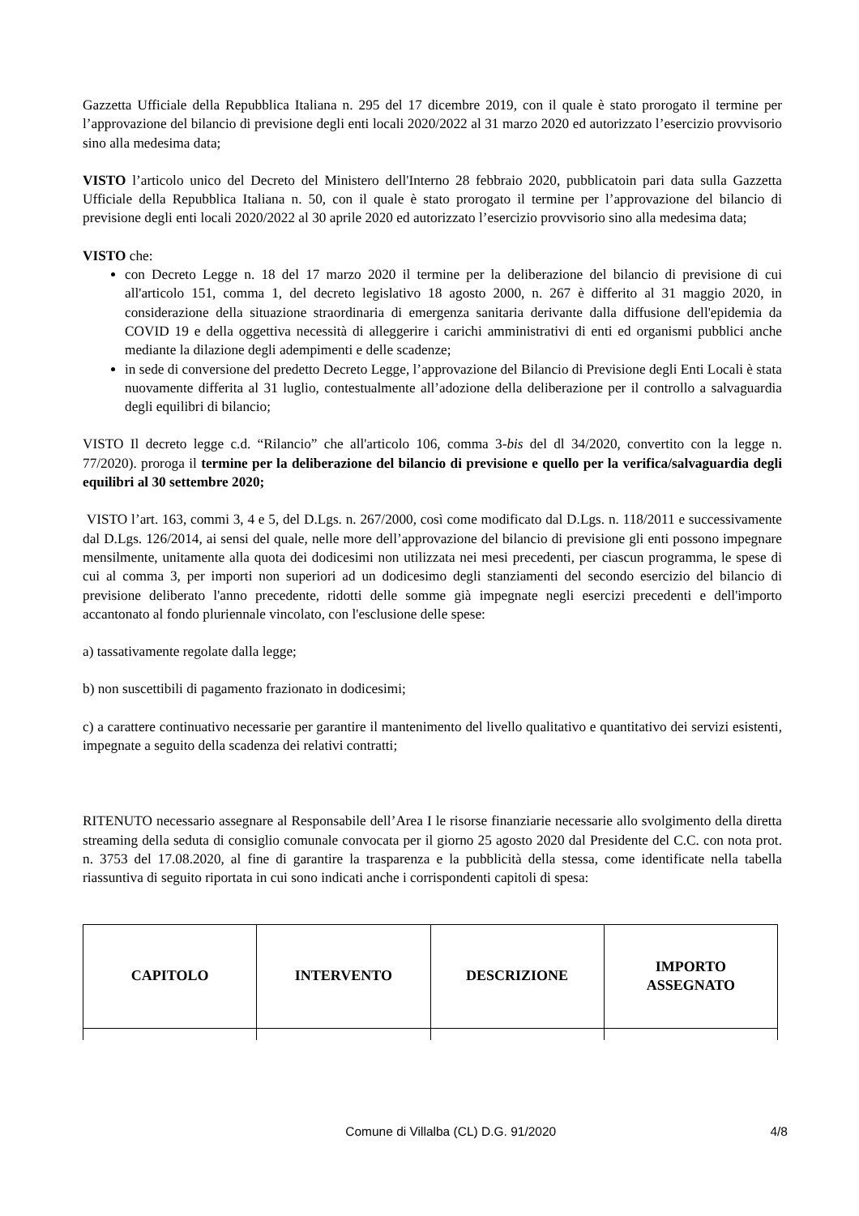Gazzetta Ufficiale della Repubblica Italiana n. 295 del 17 dicembre 2019, con il quale è stato prorogato il termine per l’approvazione del bilancio di previsione degli enti locali 2020/2022 al 31 marzo 2020 ed autorizzato l’esercizio provvisorio sino alla medesima data;
VISTO l’articolo unico del Decreto del Ministero dell'Interno 28 febbraio 2020, pubblicatoin pari data sulla Gazzetta Ufficiale della Repubblica Italiana n. 50, con il quale è stato prorogato il termine per l’approvazione del bilancio di previsione degli enti locali 2020/2022 al 30 aprile 2020 ed autorizzato l’esercizio provvisorio sino alla medesima data;
VISTO che:
con Decreto Legge n. 18 del 17 marzo 2020 il termine per la deliberazione del bilancio di previsione di cui all'articolo 151, comma 1, del decreto legislativo 18 agosto 2000, n. 267 è differito al 31 maggio 2020, in considerazione della situazione straordinaria di emergenza sanitaria derivante dalla diffusione dell'epidemia da COVID 19 e della oggettiva necessità di alleggerire i carichi amministrativi di enti ed organismi pubblici anche mediante la dilazione degli adempimenti e delle scadenze;
in sede di conversione del predetto Decreto Legge, l’approvazione del Bilancio di Previsione degli Enti Locali è stata nuovamente differita al 31 luglio, contestualmente all’adozione della deliberazione per il controllo a salvaguardia degli equilibri di bilancio;
VISTO Il decreto legge c.d. “Rilancio” che all'articolo 106, comma 3-bis del dl 34/2020, convertito con la legge n. 77/2020). proroga il termine per la deliberazione del bilancio di previsione e quello per la verifica/salvaguardia degli equilibri al 30 settembre 2020;
VISTO l’art. 163, commi 3, 4 e 5, del D.Lgs. n. 267/2000, così come modificato dal D.Lgs. n. 118/2011 e successivamente dal D.Lgs. 126/2014, ai sensi del quale, nelle more dell’approvazione del bilancio di previsione gli enti possono impegnare mensilmente, unitamente alla quota dei dodicesimi non utilizzata nei mesi precedenti, per ciascun programma, le spese di cui al comma 3, per importi non superiori ad un dodicesimo degli stanziamenti del secondo esercizio del bilancio di previsione deliberato l'anno precedente, ridotti delle somme già impegnate negli esercizi precedenti e dell'importo accantonato al fondo pluriennale vincolato, con l'esclusione delle spese:
a) tassativamente regolate dalla legge;
b) non suscettibili di pagamento frazionato in dodicesimi;
c) a carattere continuativo necessarie per garantire il mantenimento del livello qualitativo e quantitativo dei servizi esistenti, impegnate a seguito della scadenza dei relativi contratti;
RITENUTO necessario assegnare al Responsabile dell’Area I le risorse finanziarie necessarie allo svolgimento della diretta streaming della seduta di consiglio comunale convocata per il giorno 25 agosto 2020 dal Presidente del C.C. con nota prot. n. 3753 del 17.08.2020, al fine di garantire la trasparenza e la pubblicità della stessa, come identificate nella tabella riassuntiva di seguito riportata in cui sono indicati anche i corrispondenti capitoli di spesa:
| CAPITOLO | INTERVENTO | DESCRIZIONE | IMPORTO ASSEGNATO |
| --- | --- | --- | --- |
Comune di Villalba (CL) D.G. 91/2020 4/8